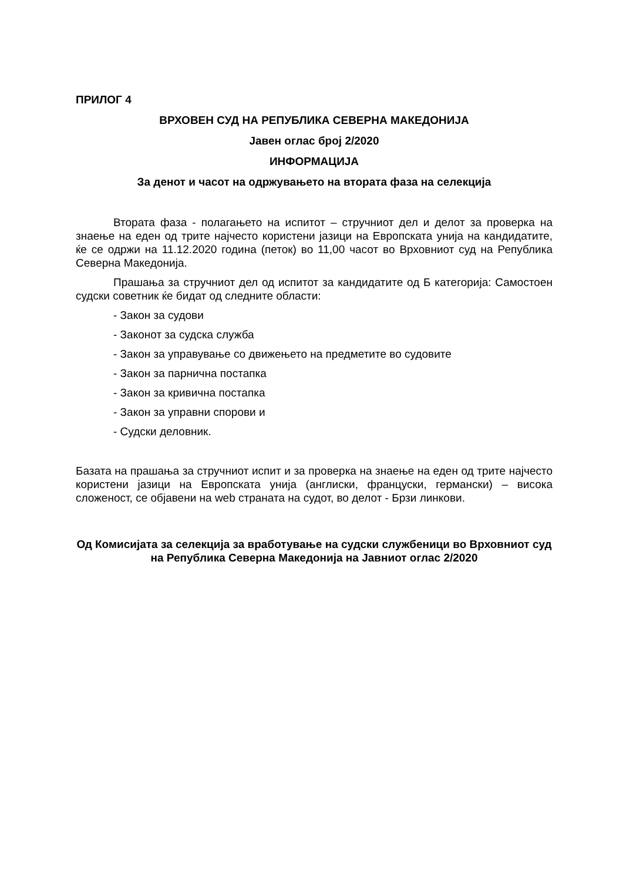ПРИЛОГ 4
ВРХОВЕН СУД НА РЕПУБЛИКА СЕВЕРНА МАКЕДОНИЈА
Јавен оглас број 2/2020
ИНФОРМАЦИЈА
За денот и часот на одржувањето на втората фаза на селекција
Втората фаза - полагањето на испитот – стручниот дел и делот за проверка на знаење на еден од трите најчесто користени јазици на Европската унија на кандидатите, ќе се одржи на 11.12.2020 година (петок) во 11,00 часот во Врховниот суд на Република Северна Македонија.
Прашања за стручниот дел од испитот за кандидатите од Б категорија: Самостоен судски советник ќе бидат од следните области:
- Закон за судови
- Законот за судска служба
- Закон за управување со движењето на предметите во судовите
- Закон за парнична постапка
- Закон за кривична постапка
- Закон за управни спорови и
- Судски деловник.
Базата на прашања за стручниот испит и за проверка на знаење на еден од трите најчесто користени јазици на Европската унија (англиски, француски, германски) – висока сложеност, се објавени на web страната на судот, во делот - Брзи линкови.
Од Комисијата за селекција за вработување на судски службеници во Врховниот суд на Република Северна Македонија на Јавниот оглас 2/2020